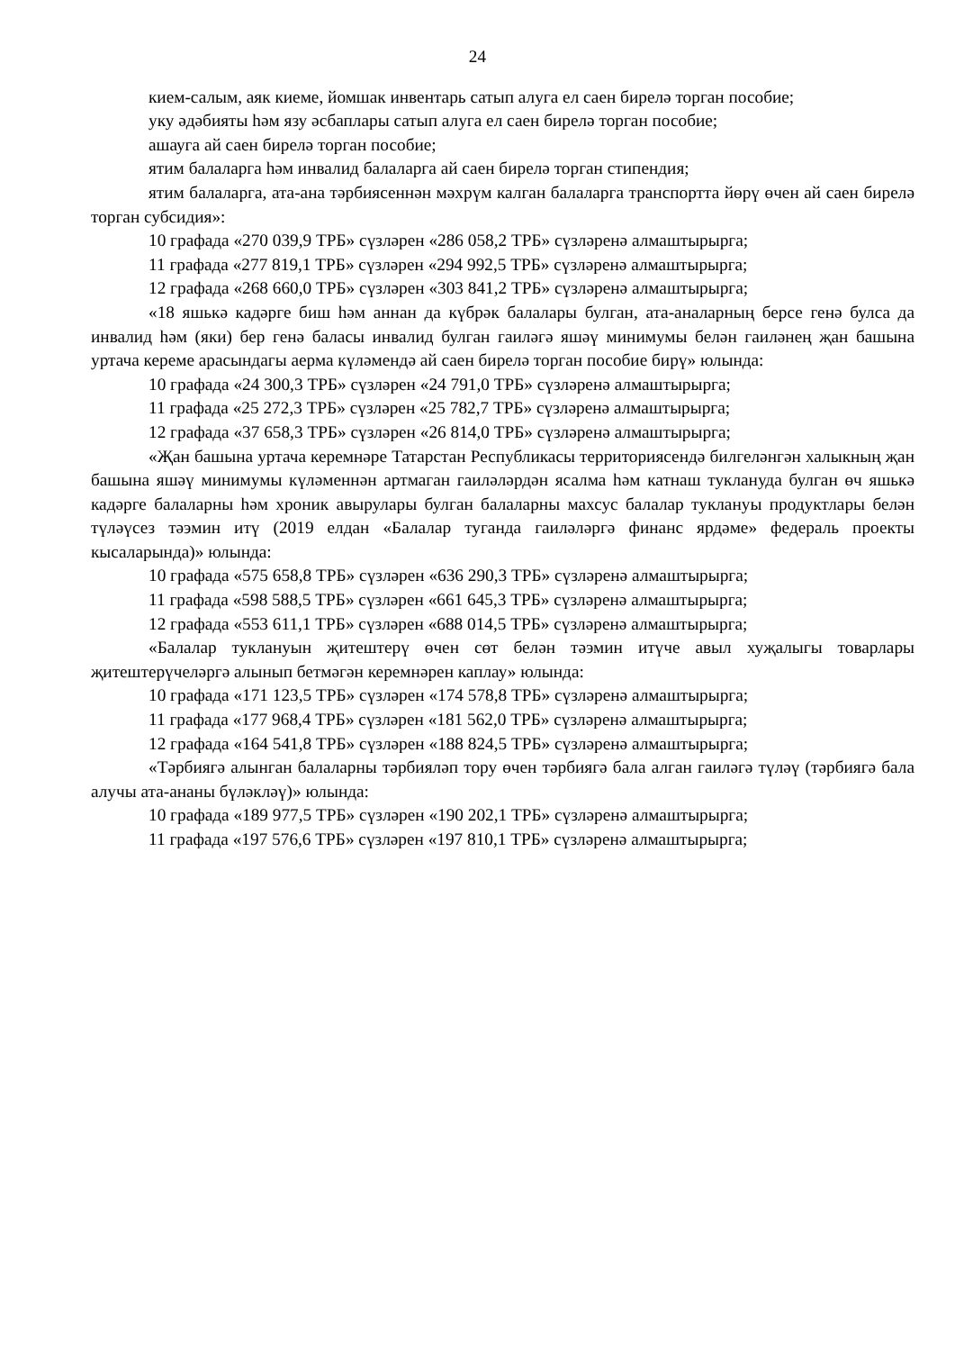24
кием-салым, аяк киеме, йомшак инвентарь сатып алуга ел саен бирелә торган пособие;
уку әдәбияты һәм язу әсбаплары сатып алуга ел саен бирелә торган пособие;
ашауга ай саен бирелә торган пособие;
ятим балаларга һәм инвалид балаларга ай саен бирелә торган стипендия;
ятим балаларга, ата-ана тәрбиясеннән мәхрүм калган балаларга транспортта йөрү өчен ай саен бирелә торган субсидия»:
10 графада «270 039,9 ТРБ» сүзләрен «286 058,2 ТРБ» сүзләренә алмаш­тырырга;
11 графада «277 819,1 ТРБ» сүзләрен «294 992,5 ТРБ» сүзләренә алмаш­тырырга;
12 графада «268 660,0 ТРБ» сүзләрен «303 841,2 ТРБ» сүзләренә алмаш­тырырга;
«18 яшькә кадәрге биш һәм аннан да күбрәк балалары булган, ата-аналарның берсе генә булса да инвалид һәм (яки) бер генә баласы инвалид булган гаиләгә яшәү минимумы белән гаиләнең җан башына уртача кереме арасындагы аерма күләмендә ай саен бирелә торган пособие бирү» юлында:
10 графада «24 300,3 ТРБ» сүзләрен «24 791,0 ТРБ» сүзләренә алмаштырырга;
11 графада «25 272,3 ТРБ» сүзләрен «25 782,7 ТРБ» сүзләренә алмаштырырга;
12 графада «37 658,3 ТРБ» сүзләрен «26 814,0 ТРБ» сүзләренә алмаштырырга;
«Җан башына уртача керемнәре Татарстан Республикасы территориясендә билгеләнгән халыкның җан башына яшәү минимумы күләменнән артмаган гаиләләрдән ясалма һәм катнаш туклануда булган өч яшькә кадәрге балаларны һәм хроник авырулары булган балаларны махсус балалар туклануы продуктлары белән түләүсез тәэмин итү (2019 елдан «Балалар туганда гаиләләргә финанс ярдәме» федераль проекты кысаларында)» юлында:
10 графада «575 658,8 ТРБ» сүзләрен «636 290,3 ТРБ» сүзләренә алмаш­тырырга;
11 графада «598 588,5 ТРБ» сүзләрен «661 645,3 ТРБ» сүзләренә алмаш­тырырга;
12 графада «553 611,1 ТРБ» сүзләрен «688 014,5 ТРБ» сүзләренә алмаш­тырырга;
«Балалар туклануын җитештерү өчен сөт белән тәэмин итүче авыл хуҗалыгы товарлары җитештерүчеләргә алынып бетмәгән керемнәрен каплау» юлында:
10 графада «171 123,5 ТРБ» сүзләрен «174 578,8 ТРБ» сүзләренә алмаш­тырырга;
11 графада «177 968,4 ТРБ» сүзләрен «181 562,0 ТРБ» сүзләренә алмаш­тырырга;
12 графада «164 541,8 ТРБ» сүзләрен «188 824,5 ТРБ» сүзләренә алмаш­тырырга;
«Тәрбиягә алынган балаларны тәрбияләп тору өчен тәрбиягә бала алган гаиләгә түләү (тәрбиягә бала алучы ата-ананы бүләкләү)» юлында:
10 графада «189 977,5 ТРБ» сүзләрен «190 202,1 ТРБ» сүзләренә алмаш­тырырга;
11 графада «197 576,6 ТРБ» сүзләрен «197 810,1 ТРБ» сүзләренә алмаш­тырырга;